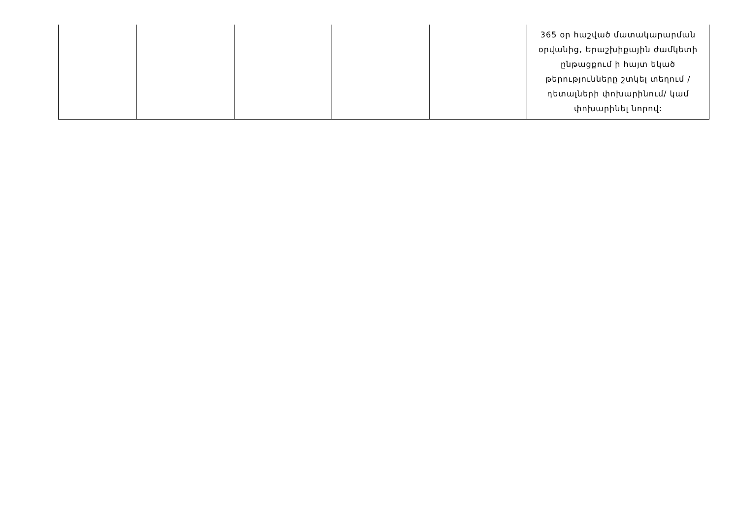| | | | | | 365 օր հաշված մատակարարման օրվանից, Երաշխիքային ժամկետի ընթացքում ի հայտ եկած թերությունները շտկել տեղում /դետալների փոխարինում/ կամ փոխարինել նորով: |